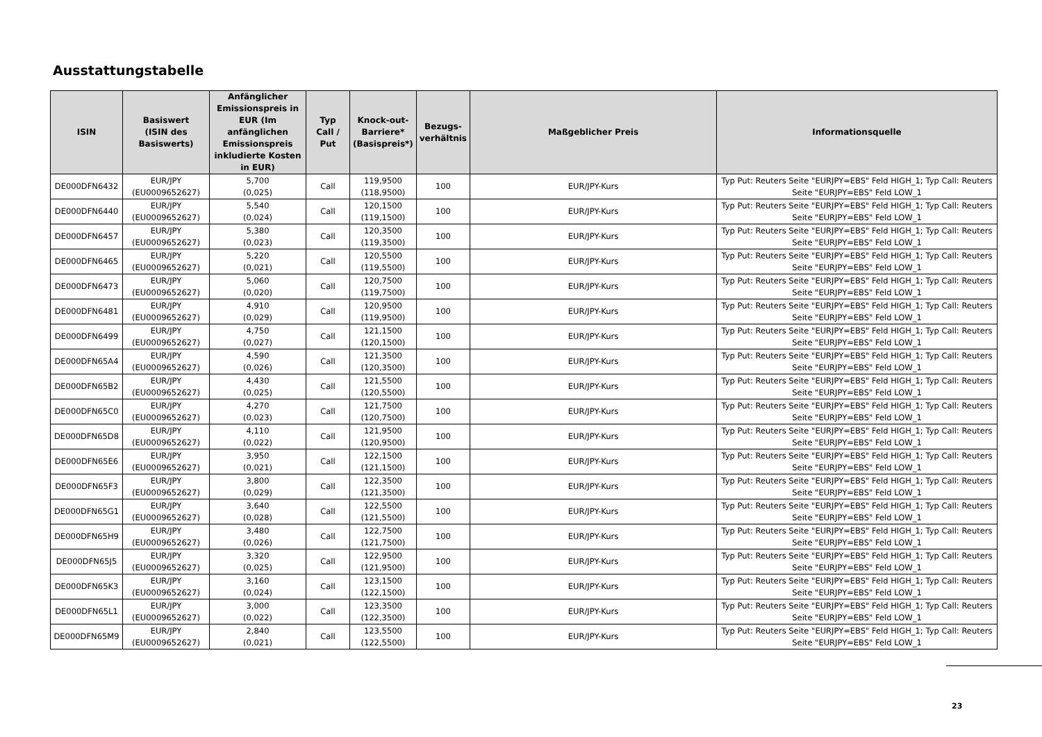Ausstattungstabelle
| ISIN | Basiswert (ISIN des Basiswerts) | Anfänglicher Emissionspreis in EUR (Im anfänglichen Emissionspreis inkludierte Kosten in EUR) | Typ Call / Put | Knock-out-Barriere* (Basispreis*) | Bezugs-verhältnis | Maßgeblicher Preis | Informationsquelle |
| --- | --- | --- | --- | --- | --- | --- | --- |
| DE000DFN6432 | EUR/JPY (EU0009652627) | 5,700 (0,025) | Call | 119,9500 (118,9500) | 100 | EUR/JPY-Kurs | Typ Put: Reuters Seite "EURJPY=EBS" Feld HIGH_1; Typ Call: Reuters Seite "EURJPY=EBS" Feld LOW_1 |
| DE000DFN6440 | EUR/JPY (EU0009652627) | 5,540 (0,024) | Call | 120,1500 (119,1500) | 100 | EUR/JPY-Kurs | Typ Put: Reuters Seite "EURJPY=EBS" Feld HIGH_1; Typ Call: Reuters Seite "EURJPY=EBS" Feld LOW_1 |
| DE000DFN6457 | EUR/JPY (EU0009652627) | 5,380 (0,023) | Call | 120,3500 (119,3500) | 100 | EUR/JPY-Kurs | Typ Put: Reuters Seite "EURJPY=EBS" Feld HIGH_1; Typ Call: Reuters Seite "EURJPY=EBS" Feld LOW_1 |
| DE000DFN6465 | EUR/JPY (EU0009652627) | 5,220 (0,021) | Call | 120,5500 (119,5500) | 100 | EUR/JPY-Kurs | Typ Put: Reuters Seite "EURJPY=EBS" Feld HIGH_1; Typ Call: Reuters Seite "EURJPY=EBS" Feld LOW_1 |
| DE000DFN6473 | EUR/JPY (EU0009652627) | 5,060 (0,020) | Call | 120,7500 (119,7500) | 100 | EUR/JPY-Kurs | Typ Put: Reuters Seite "EURJPY=EBS" Feld HIGH_1; Typ Call: Reuters Seite "EURJPY=EBS" Feld LOW_1 |
| DE000DFN6481 | EUR/JPY (EU0009652627) | 4,910 (0,029) | Call | 120,9500 (119,9500) | 100 | EUR/JPY-Kurs | Typ Put: Reuters Seite "EURJPY=EBS" Feld HIGH_1; Typ Call: Reuters Seite "EURJPY=EBS" Feld LOW_1 |
| DE000DFN6499 | EUR/JPY (EU0009652627) | 4,750 (0,027) | Call | 121,1500 (120,1500) | 100 | EUR/JPY-Kurs | Typ Put: Reuters Seite "EURJPY=EBS" Feld HIGH_1; Typ Call: Reuters Seite "EURJPY=EBS" Feld LOW_1 |
| DE000DFN65A4 | EUR/JPY (EU0009652627) | 4,590 (0,026) | Call | 121,3500 (120,3500) | 100 | EUR/JPY-Kurs | Typ Put: Reuters Seite "EURJPY=EBS" Feld HIGH_1; Typ Call: Reuters Seite "EURJPY=EBS" Feld LOW_1 |
| DE000DFN65B2 | EUR/JPY (EU0009652627) | 4,430 (0,025) | Call | 121,5500 (120,5500) | 100 | EUR/JPY-Kurs | Typ Put: Reuters Seite "EURJPY=EBS" Feld HIGH_1; Typ Call: Reuters Seite "EURJPY=EBS" Feld LOW_1 |
| DE000DFN65C0 | EUR/JPY (EU0009652627) | 4,270 (0,023) | Call | 121,7500 (120,7500) | 100 | EUR/JPY-Kurs | Typ Put: Reuters Seite "EURJPY=EBS" Feld HIGH_1; Typ Call: Reuters Seite "EURJPY=EBS" Feld LOW_1 |
| DE000DFN65D8 | EUR/JPY (EU0009652627) | 4,110 (0,022) | Call | 121,9500 (120,9500) | 100 | EUR/JPY-Kurs | Typ Put: Reuters Seite "EURJPY=EBS" Feld HIGH_1; Typ Call: Reuters Seite "EURJPY=EBS" Feld LOW_1 |
| DE000DFN65E6 | EUR/JPY (EU0009652627) | 3,950 (0,021) | Call | 122,1500 (121,1500) | 100 | EUR/JPY-Kurs | Typ Put: Reuters Seite "EURJPY=EBS" Feld HIGH_1; Typ Call: Reuters Seite "EURJPY=EBS" Feld LOW_1 |
| DE000DFN65F3 | EUR/JPY (EU0009652627) | 3,800 (0,029) | Call | 122,3500 (121,3500) | 100 | EUR/JPY-Kurs | Typ Put: Reuters Seite "EURJPY=EBS" Feld HIGH_1; Typ Call: Reuters Seite "EURJPY=EBS" Feld LOW_1 |
| DE000DFN65G1 | EUR/JPY (EU0009652627) | 3,640 (0,028) | Call | 122,5500 (121,5500) | 100 | EUR/JPY-Kurs | Typ Put: Reuters Seite "EURJPY=EBS" Feld HIGH_1; Typ Call: Reuters Seite "EURJPY=EBS" Feld LOW_1 |
| DE000DFN65H9 | EUR/JPY (EU0009652627) | 3,480 (0,026) | Call | 122,7500 (121,7500) | 100 | EUR/JPY-Kurs | Typ Put: Reuters Seite "EURJPY=EBS" Feld HIGH_1; Typ Call: Reuters Seite "EURJPY=EBS" Feld LOW_1 |
| DE000DFN65J5 | EUR/JPY (EU0009652627) | 3,320 (0,025) | Call | 122,9500 (121,9500) | 100 | EUR/JPY-Kurs | Typ Put: Reuters Seite "EURJPY=EBS" Feld HIGH_1; Typ Call: Reuters Seite "EURJPY=EBS" Feld LOW_1 |
| DE000DFN65K3 | EUR/JPY (EU0009652627) | 3,160 (0,024) | Call | 123,1500 (122,1500) | 100 | EUR/JPY-Kurs | Typ Put: Reuters Seite "EURJPY=EBS" Feld HIGH_1; Typ Call: Reuters Seite "EURJPY=EBS" Feld LOW_1 |
| DE000DFN65L1 | EUR/JPY (EU0009652627) | 3,000 (0,022) | Call | 123,3500 (122,3500) | 100 | EUR/JPY-Kurs | Typ Put: Reuters Seite "EURJPY=EBS" Feld HIGH_1; Typ Call: Reuters Seite "EURJPY=EBS" Feld LOW_1 |
| DE000DFN65M9 | EUR/JPY (EU0009652627) | 2,840 (0,021) | Call | 123,5500 (122,5500) | 100 | EUR/JPY-Kurs | Typ Put: Reuters Seite "EURJPY=EBS" Feld HIGH_1; Typ Call: Reuters Seite "EURJPY=EBS" Feld LOW_1 |
23